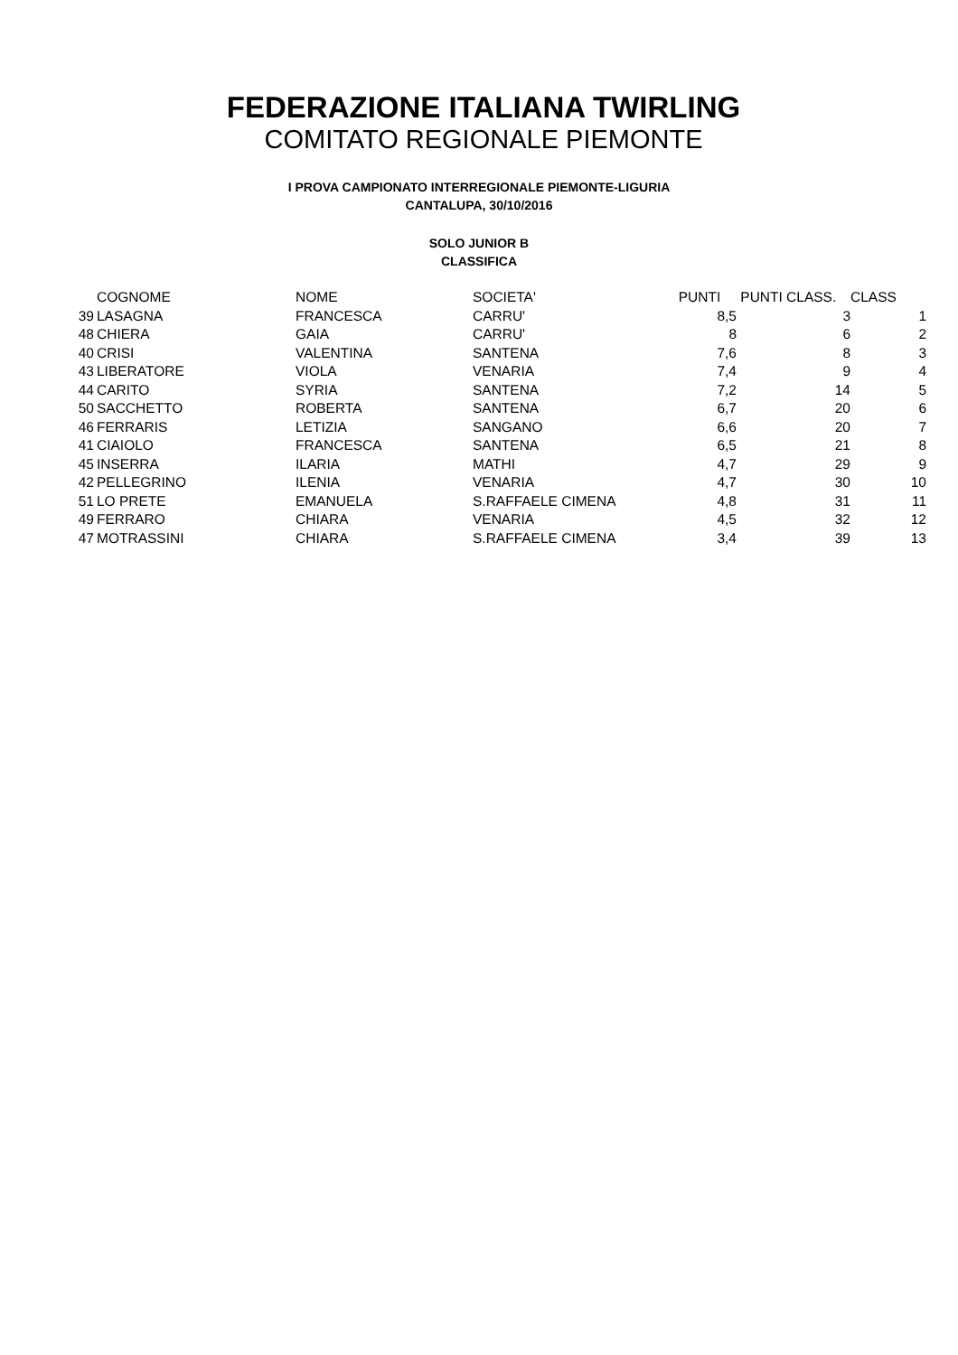FEDERAZIONE ITALIANA TWIRLING
COMITATO REGIONALE PIEMONTE
I PROVA CAMPIONATO INTERREGIONALE PIEMONTE-LIGURIA
CANTALUPA, 30/10/2016
SOLO JUNIOR B
CLASSIFICA
| | COGNOME | NOME | SOCIETA' | PUNTI | PUNTI CLASS. | CLASS |
| --- | --- | --- | --- | --- | --- | --- |
| 39 | LASAGNA | FRANCESCA | CARRU' | 8,5 | 3 | 1 |
| 48 | CHIERA | GAIA | CARRU' | 8 | 6 | 2 |
| 40 | CRISI | VALENTINA | SANTENA | 7,6 | 8 | 3 |
| 43 | LIBERATORE | VIOLA | VENARIA | 7,4 | 9 | 4 |
| 44 | CARITO | SYRIA | SANTENA | 7,2 | 14 | 5 |
| 50 | SACCHETTO | ROBERTA | SANTENA | 6,7 | 20 | 6 |
| 46 | FERRARIS | LETIZIA | SANGANO | 6,6 | 20 | 7 |
| 41 | CIAIOLO | FRANCESCA | SANTENA | 6,5 | 21 | 8 |
| 45 | INSERRA | ILARIA | MATHI | 4,7 | 29 | 9 |
| 42 | PELLEGRINO | ILENIA | VENARIA | 4,7 | 30 | 10 |
| 51 | LO PRETE | EMANUELA | S.RAFFAELE CIMENA | 4,8 | 31 | 11 |
| 49 | FERRARO | CHIARA | VENARIA | 4,5 | 32 | 12 |
| 47 | MOTRASSINI | CHIARA | S.RAFFAELE CIMENA | 3,4 | 39 | 13 |